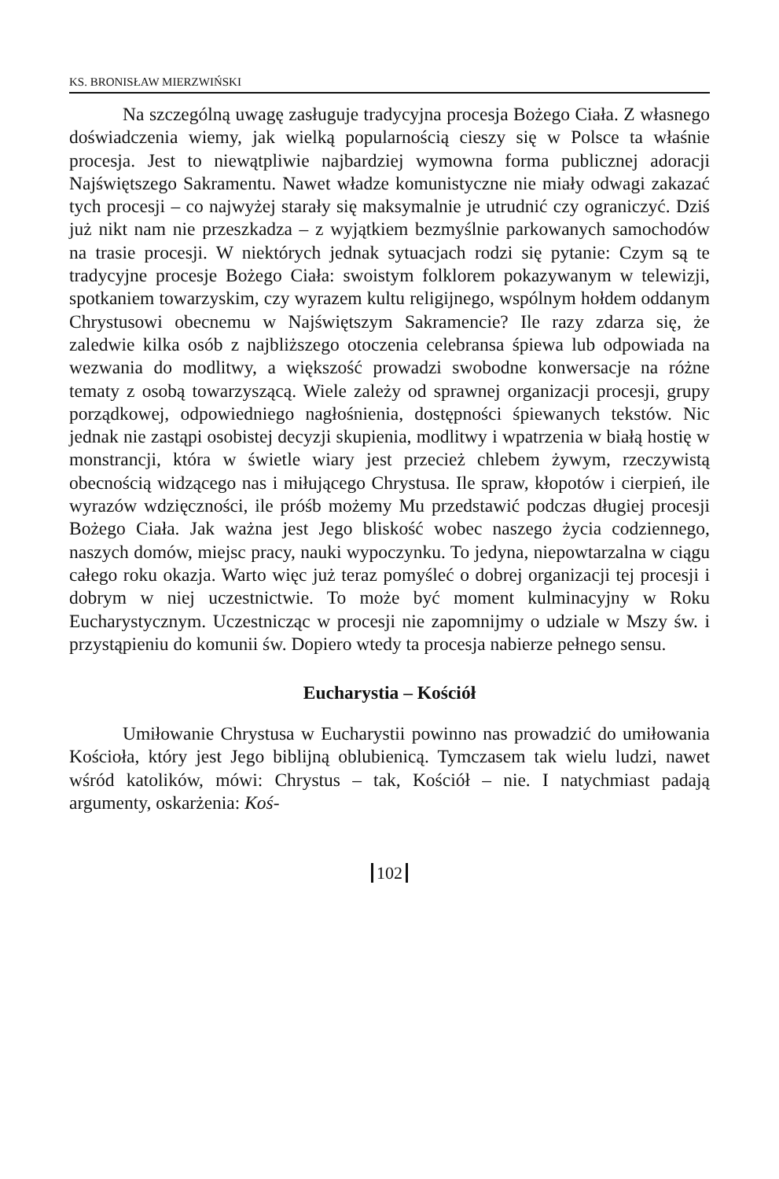KS. BRONISŁAW MIERZWIŃSKI
Na szczególną uwagę zasługuje tradycyjna procesja Bożego Ciała. Z własnego doświadczenia wiemy, jak wielką popularnością cieszy się w Polsce ta właśnie procesja. Jest to niewątpliwie najbardziej wymowna forma publicznej adoracji Najświętszego Sakramentu. Nawet władze komunistyczne nie miały odwagi zakazać tych procesji – co najwyżej starały się maksymalnie je utrudnić czy ograniczyć. Dziś już nikt nam nie przeszkadza – z wyjątkiem bezmyślnie parkowanych samochodów na trasie procesji. W niektórych jednak sytuacjach rodzi się pytanie: Czym są te tradycyjne procesje Bożego Ciała: swoistym folklorem pokazywanym w telewizji, spotkaniem towarzyskim, czy wyrazem kultu religijnego, wspólnym hołdem oddanym Chrystusowi obecnemu w Najświętszym Sakramencie? Ile razy zdarza się, że zaledwie kilka osób z najbliższego otoczenia celebransa śpiewa lub odpowiada na wezwania do modlitwy, a większość prowadzi swobodne konwersacje na różne tematy z osobą towarzyszącą. Wiele zależy od sprawnej organizacji procesji, grupy porządkowej, odpowiedniego nagłośnienia, dostępności śpiewanych tekstów. Nic jednak nie zastąpi osobistej decyzji skupienia, modlitwy i wpatrzenia w białą hostię w monstrancji, która w świetle wiary jest przecież chlebem żywym, rzeczywistą obecnością widzącego nas i miłującego Chrystusa. Ile spraw, kłopotów i cierpień, ile wyrazów wdzięczności, ile próśb możemy Mu przedstawić podczas długiej procesji Bożego Ciała. Jak ważna jest Jego bliskość wobec naszego życia codziennego, naszych domów, miejsc pracy, nauki wypoczynku. To jedyna, niepowtarzalna w ciągu całego roku okazja. Warto więc już teraz pomyśleć o dobrej organizacji tej procesji i dobrym w niej uczestnictwie. To może być moment kulminacyjny w Roku Eucharystycznym. Uczestnicząc w procesji nie zapomnijmy o udziale w Mszy św. i przystąpieniu do komunii św. Dopiero wtedy ta procesja nabierze pełnego sensu.
Eucharystia – Kościół
Umiłowanie Chrystusa w Eucharystii powinno nas prowadzić do umiłowania Kościoła, który jest Jego biblijną oblubienicą. Tymczasem tak wielu ludzi, nawet wśród katolików, mówi: Chrystus – tak, Kościół – nie. I natychmiast padają argumenty, oskarżenia: Koś-
102